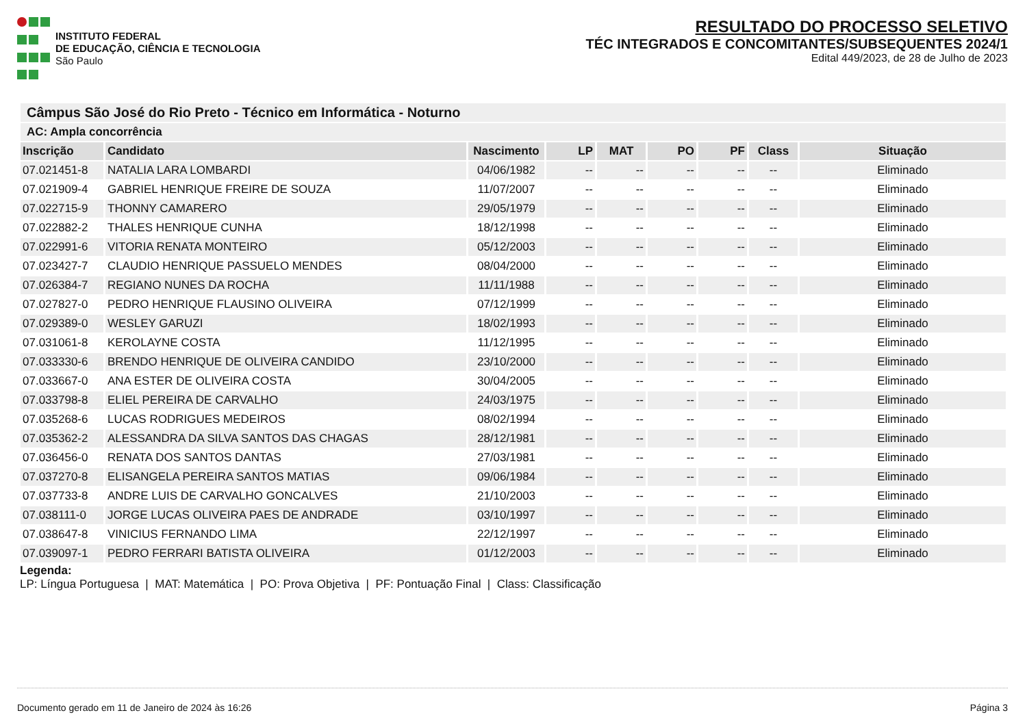INSTITUTO FEDERAL
DE EDUCAÇÃO, CIÊNCIA E TECNOLOGIA
São Paulo
RESULTADO DO PROCESSO SELETIVO
TÉC INTEGRADOS E CONCOMITANTES/SUBSEQUENTES 2024/1
Edital 449/2023, de 28 de Julho de 2023
| Câmpus São José do Rio Preto - Técnico em Informática - Noturno | | | | | | | | |
| AC: Ampla concorrência | | | | | | | | |
| Inscrição | Candidato | Nascimento | LP | MAT | PO | PF | Class | Situação |
| 07.021451-8 | NATALIA LARA LOMBARDI | 04/06/1982 | -- | -- | -- | -- | -- | Eliminado |
| 07.021909-4 | GABRIEL HENRIQUE FREIRE DE SOUZA | 11/07/2007 | -- | -- | -- | -- | -- | Eliminado |
| 07.022715-9 | THONNY CAMARERO | 29/05/1979 | -- | -- | -- | -- | -- | Eliminado |
| 07.022882-2 | THALES HENRIQUE CUNHA | 18/12/1998 | -- | -- | -- | -- | -- | Eliminado |
| 07.022991-6 | VITORIA RENATA MONTEIRO | 05/12/2003 | -- | -- | -- | -- | -- | Eliminado |
| 07.023427-7 | CLAUDIO HENRIQUE PASSUELO MENDES | 08/04/2000 | -- | -- | -- | -- | -- | Eliminado |
| 07.026384-7 | REGIANO NUNES DA ROCHA | 11/11/1988 | -- | -- | -- | -- | -- | Eliminado |
| 07.027827-0 | PEDRO HENRIQUE FLAUSINO OLIVEIRA | 07/12/1999 | -- | -- | -- | -- | -- | Eliminado |
| 07.029389-0 | WESLEY GARUZI | 18/02/1993 | -- | -- | -- | -- | -- | Eliminado |
| 07.031061-8 | KEROLAYNE COSTA | 11/12/1995 | -- | -- | -- | -- | -- | Eliminado |
| 07.033330-6 | BRENDO HENRIQUE DE OLIVEIRA CANDIDO | 23/10/2000 | -- | -- | -- | -- | -- | Eliminado |
| 07.033667-0 | ANA ESTER DE OLIVEIRA COSTA | 30/04/2005 | -- | -- | -- | -- | -- | Eliminado |
| 07.033798-8 | ELIEL PEREIRA DE CARVALHO | 24/03/1975 | -- | -- | -- | -- | -- | Eliminado |
| 07.035268-6 | LUCAS RODRIGUES MEDEIROS | 08/02/1994 | -- | -- | -- | -- | -- | Eliminado |
| 07.035362-2 | ALESSANDRA DA SILVA SANTOS DAS CHAGAS | 28/12/1981 | -- | -- | -- | -- | -- | Eliminado |
| 07.036456-0 | RENATA DOS SANTOS DANTAS | 27/03/1981 | -- | -- | -- | -- | -- | Eliminado |
| 07.037270-8 | ELISANGELA PEREIRA SANTOS MATIAS | 09/06/1984 | -- | -- | -- | -- | -- | Eliminado |
| 07.037733-8 | ANDRE LUIS DE CARVALHO GONCALVES | 21/10/2003 | -- | -- | -- | -- | -- | Eliminado |
| 07.038111-0 | JORGE LUCAS OLIVEIRA PAES DE ANDRADE | 03/10/1997 | -- | -- | -- | -- | -- | Eliminado |
| 07.038647-8 | VINICIUS FERNANDO LIMA | 22/12/1997 | -- | -- | -- | -- | -- | Eliminado |
| 07.039097-1 | PEDRO FERRARI BATISTA OLIVEIRA | 01/12/2003 | -- | -- | -- | -- | -- | Eliminado |
Legenda:
LP: Língua Portuguesa | MAT: Matemática | PO: Prova Objetiva | PF: Pontuação Final | Class: Classificação
Documento gerado em 11 de Janeiro de 2024 às 16:26 Página 3